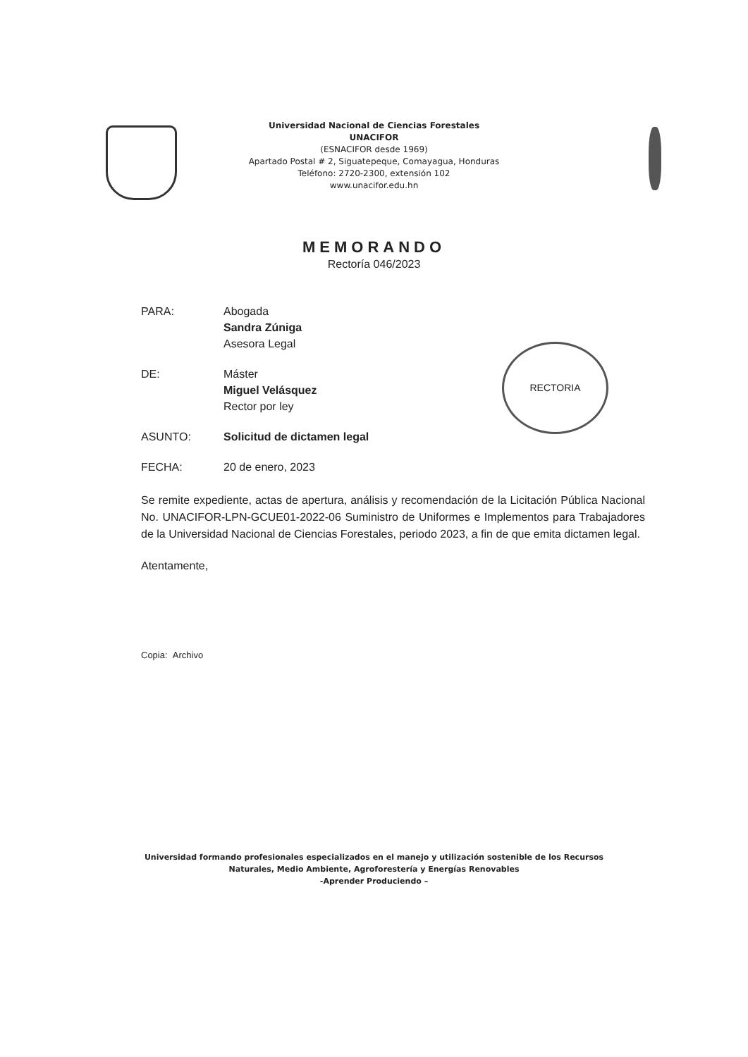Universidad Nacional de Ciencias Forestales
UNACIFOR
(ESNACIFOR desde 1969)
Apartado Postal # 2, Siguatepeque, Comayagua, Honduras
Teléfono: 2720-2300, extensión 102
www.unacifor.edu.hn
MEMORANDO
Rectoría 046/2023
RECTORIA
PARA: Abogada
Sandra Zúniga
Asesora Legal
DE: Máster
Miguel Velásquez
Rector por ley
ASUNTO: Solicitud de dictamen legal
FECHA: 20 de enero, 2023
Se remite expediente, actas de apertura, análisis y recomendación de la Licitación Pública Nacional No. UNACIFOR-LPN-GCUE01-2022-06 Suministro de Uniformes e Implementos para Trabajadores de la Universidad Nacional de Ciencias Forestales, periodo 2023, a fin de que emita dictamen legal.
Atentamente,
Copia: Archivo
Universidad formando profesionales especializados en el manejo y utilización sostenible de los Recursos
Naturales, Medio Ambiente, Agroforestería y Energías Renovables
-Aprender Produciendo –